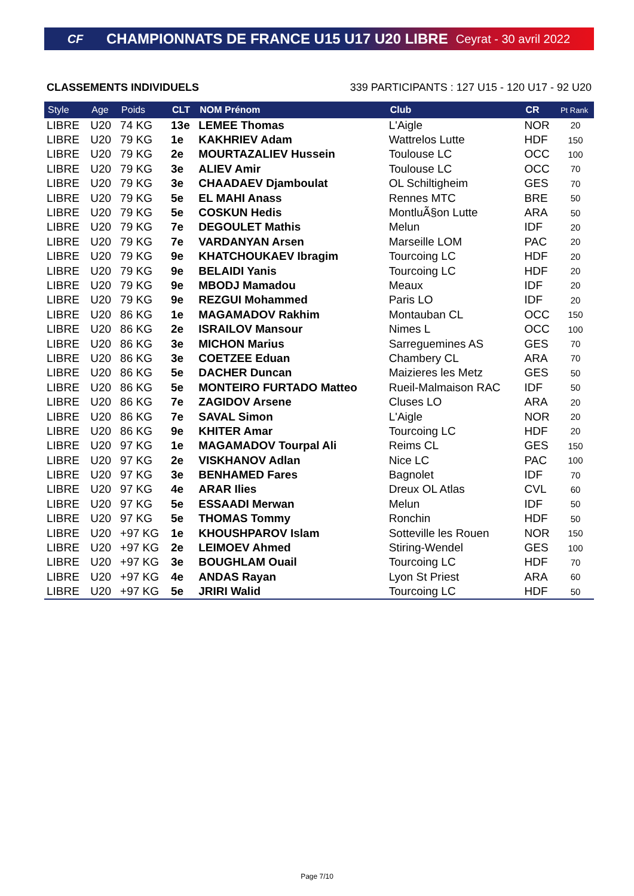CF CHAMPIONNATS DE FRANCE U15 U17 U20 LIBRE Ceyrat - 30 avril 2022
CLASSEMENTS INDIVIDUELS 339 PARTICIPANTS : 127 U15 - 120 U17 - 92 U20
| Style | Age | Poids | CLT | NOM Prénom | Club | CR | Pt Rank |
| --- | --- | --- | --- | --- | --- | --- | --- |
| LIBRE | U20 | 74 KG | 13e | LEMEE Thomas | L'Aigle | NOR | 20 |
| LIBRE | U20 | 79 KG | 1e | KAKHRIEV Adam | Wattrelos Lutte | HDF | 150 |
| LIBRE | U20 | 79 KG | 2e | MOURTAZALIEV Hussein | Toulouse LC | OCC | 100 |
| LIBRE | U20 | 79 KG | 3e | ALIEV Amir | Toulouse LC | OCC | 70 |
| LIBRE | U20 | 79 KG | 3e | CHAADAEV Djamboulat | OL Schiltigheim | GES | 70 |
| LIBRE | U20 | 79 KG | 5e | EL MAHI Anass | Rennes MTC | BRE | 50 |
| LIBRE | U20 | 79 KG | 5e | COSKUN Hedis | MontluÃ§on Lutte | ARA | 50 |
| LIBRE | U20 | 79 KG | 7e | DEGOULET Mathis | Melun | IDF | 20 |
| LIBRE | U20 | 79 KG | 7e | VARDANYAN Arsen | Marseille LOM | PAC | 20 |
| LIBRE | U20 | 79 KG | 9e | KHATCHOUKAEV Ibragim | Tourcoing LC | HDF | 20 |
| LIBRE | U20 | 79 KG | 9e | BELAIDI Yanis | Tourcoing LC | HDF | 20 |
| LIBRE | U20 | 79 KG | 9e | MBODJ Mamadou | Meaux | IDF | 20 |
| LIBRE | U20 | 79 KG | 9e | REZGUI Mohammed | Paris LO | IDF | 20 |
| LIBRE | U20 | 86 KG | 1e | MAGAMADOV Rakhim | Montauban CL | OCC | 150 |
| LIBRE | U20 | 86 KG | 2e | ISRAILOV Mansour | Nimes L | OCC | 100 |
| LIBRE | U20 | 86 KG | 3e | MICHON Marius | Sarreguemines AS | GES | 70 |
| LIBRE | U20 | 86 KG | 3e | COETZEE Eduan | Chambery CL | ARA | 70 |
| LIBRE | U20 | 86 KG | 5e | DACHER Duncan | Maizieres les Metz | GES | 50 |
| LIBRE | U20 | 86 KG | 5e | MONTEIRO FURTADO Matteo | Rueil-Malmaison RAC | IDF | 50 |
| LIBRE | U20 | 86 KG | 7e | ZAGIDOV Arsene | Cluses LO | ARA | 20 |
| LIBRE | U20 | 86 KG | 7e | SAVAL Simon | L'Aigle | NOR | 20 |
| LIBRE | U20 | 86 KG | 9e | KHITER Amar | Tourcoing LC | HDF | 20 |
| LIBRE | U20 | 97 KG | 1e | MAGAMADOV Tourpal Ali | Reims CL | GES | 150 |
| LIBRE | U20 | 97 KG | 2e | VISKHANOV Adlan | Nice LC | PAC | 100 |
| LIBRE | U20 | 97 KG | 3e | BENHAMED Fares | Bagnolet | IDF | 70 |
| LIBRE | U20 | 97 KG | 4e | ARAR Ilies | Dreux OL Atlas | CVL | 60 |
| LIBRE | U20 | 97 KG | 5e | ESSAADI Merwan | Melun | IDF | 50 |
| LIBRE | U20 | 97 KG | 5e | THOMAS Tommy | Ronchin | HDF | 50 |
| LIBRE | U20 | +97 KG | 1e | KHOUSHPAROV Islam | Sotteville les Rouen | NOR | 150 |
| LIBRE | U20 | +97 KG | 2e | LEIMOEV Ahmed | Stiring-Wendel | GES | 100 |
| LIBRE | U20 | +97 KG | 3e | BOUGHLAM Ouail | Tourcoing LC | HDF | 70 |
| LIBRE | U20 | +97 KG | 4e | ANDAS Rayan | Lyon St Priest | ARA | 60 |
| LIBRE | U20 | +97 KG | 5e | JRIRI Walid | Tourcoing LC | HDF | 50 |
Page 7/10